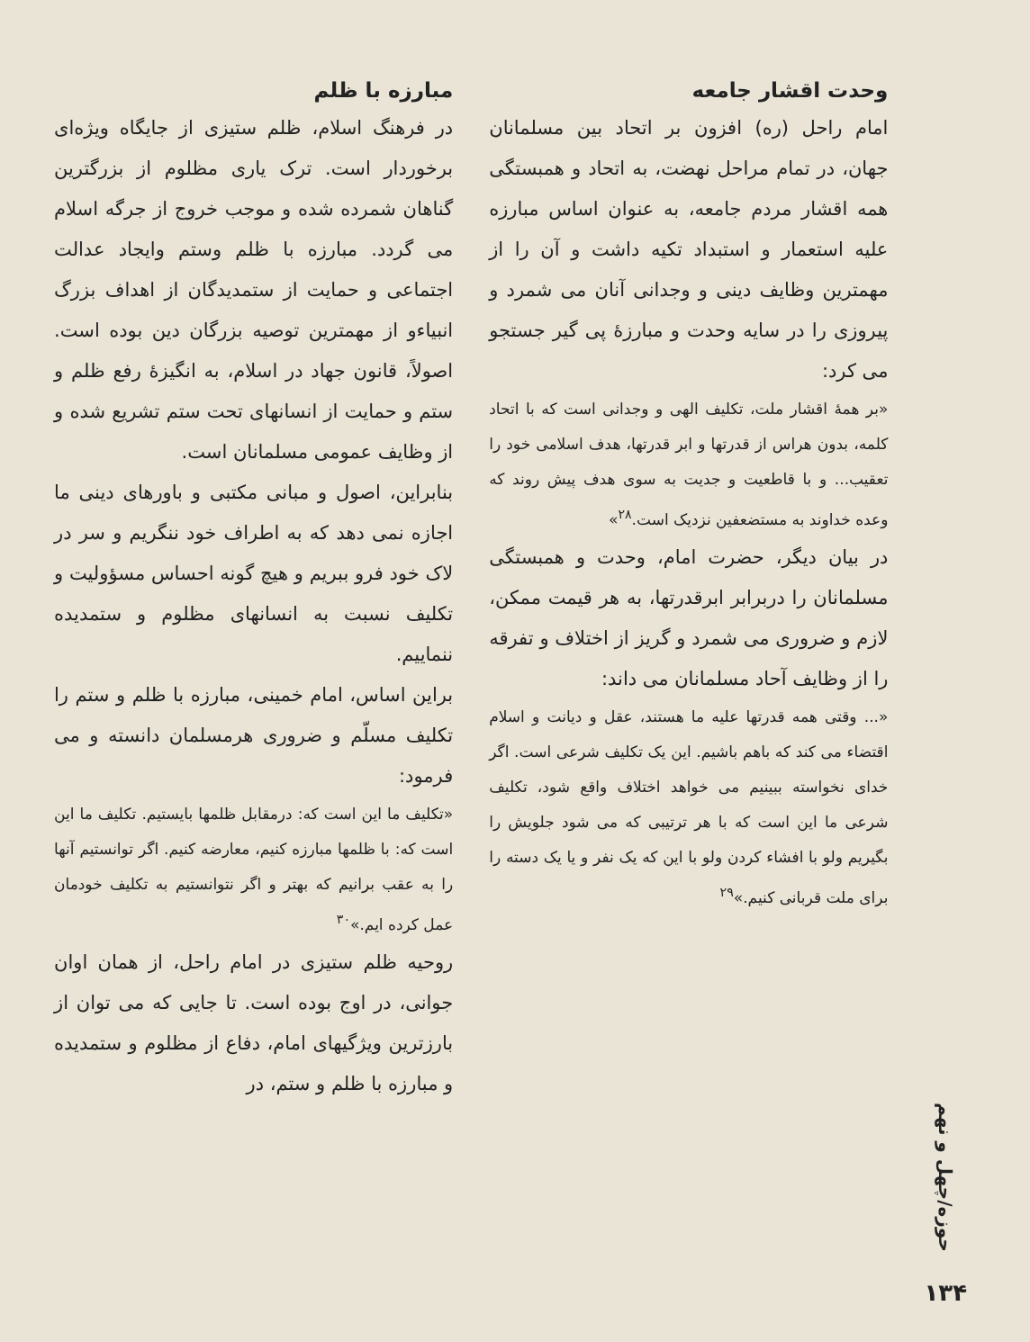حوزه/چهل و نهم
۱۳۴
وحدت اقشار جامعه
امام راحل (ره) افزون بر اتحاد بین مسلمانان جهان، در تمام مراحل نهضت، به اتحاد و همبستگی همه اقشار مردم جامعه، به عنوان اساس مبارزه علیه استعمار و استبداد تکیه داشت و آن را از مهمترین وظایف دینی و وجدانی آنان می شمرد و پیروزی را در سایه وحدت و مبارزهٔ پی گیر جستجو می کرد:
«بر همهٔ اقشار ملت، تکلیف الهی و وجدانی است که با اتحاد کلمه، بدون هراس از قدرتها و ابر قدرتها، هدف اسلامی خود را تعقیب... و با قاطعیت و جدیت به سوی هدف پیش روند که وعده خداوند به مستضعفین نزدیک است.<sup>۲۸</sup>»
در بیان دیگر، حضرت امام، وحدت و همبستگی مسلمانان را دربرابر ابرقدرتها، به هر قیمت ممکن، لازم و ضروری می شمرد و گریز از اختلاف و تفرقه را از وظایف آحاد مسلمانان می داند:
«... وقتی همه قدرتها علیه ما هستند، عقل و دیانت و اسلام اقتضاء می کند که باهم باشیم. این یک تکلیف شرعی است. اگر خدای نخواسته ببینیم می خواهد اختلاف واقع شود، تکلیف شرعی ما این است که با هر ترتیبی که می شود جلویش را بگیریم ولو با افشاء کردن ولو با این که یک نفر و یا یک دسته را برای ملت قربانی کنیم.»<sup>۲۹</sup>
مبارزه با ظلم
در فرهنگ اسلام، ظلم ستیزی از جایگاه ویژه‌ای برخوردار است. ترک یاری مظلوم از بزرگترین گناهان شمرده شده و موجب خروج از جرگه اسلام می گردد. مبارزه با ظلم وستم وایجاد عدالت اجتماعی و حمایت از ستمدیدگان از اهداف بزرگ انبیاءو از مهمترین توصیه بزرگان دین بوده است. اصولاً، قانون جهاد در اسلام، به انگیزهٔ رفع ظلم و ستم و حمایت از انسانهای تحت ستم تشریع شده و از وظایف عمومی مسلمانان است.
بنابراین، اصول و مبانی مکتبی و باورهای دینی ما اجازه نمی دهد که به اطراف خود ننگریم و سر در لاک خود فرو ببریم و هیچ گونه احساس مسؤولیت و تکلیف نسبت به انسانهای مظلوم و ستمدیده ننماییم.
براین اساس، امام خمینی، مبارزه با ظلم و ستم را تکلیف مسلّم و ضروری هرمسلمان دانسته و می فرمود:
«تکلیف ما این است که: درمقابل ظلمها بایستیم. تکلیف ما این است که: با ظلمها مبارزه کنیم، معارضه کنیم. اگر توانستیم آنها را به عقب برانیم که بهتر و اگر نتوانستیم به تکلیف خودمان عمل کرده ایم.»<sup>۳۰</sup>
روحیه ظلم ستیزی در امام راحل، از همان اوان جوانی، در اوج بوده است. تا جایی که می توان از بارزترین ویژگیهای امام، دفاع از مظلوم و ستمدیده و مبارزه با ظلم و ستم، در